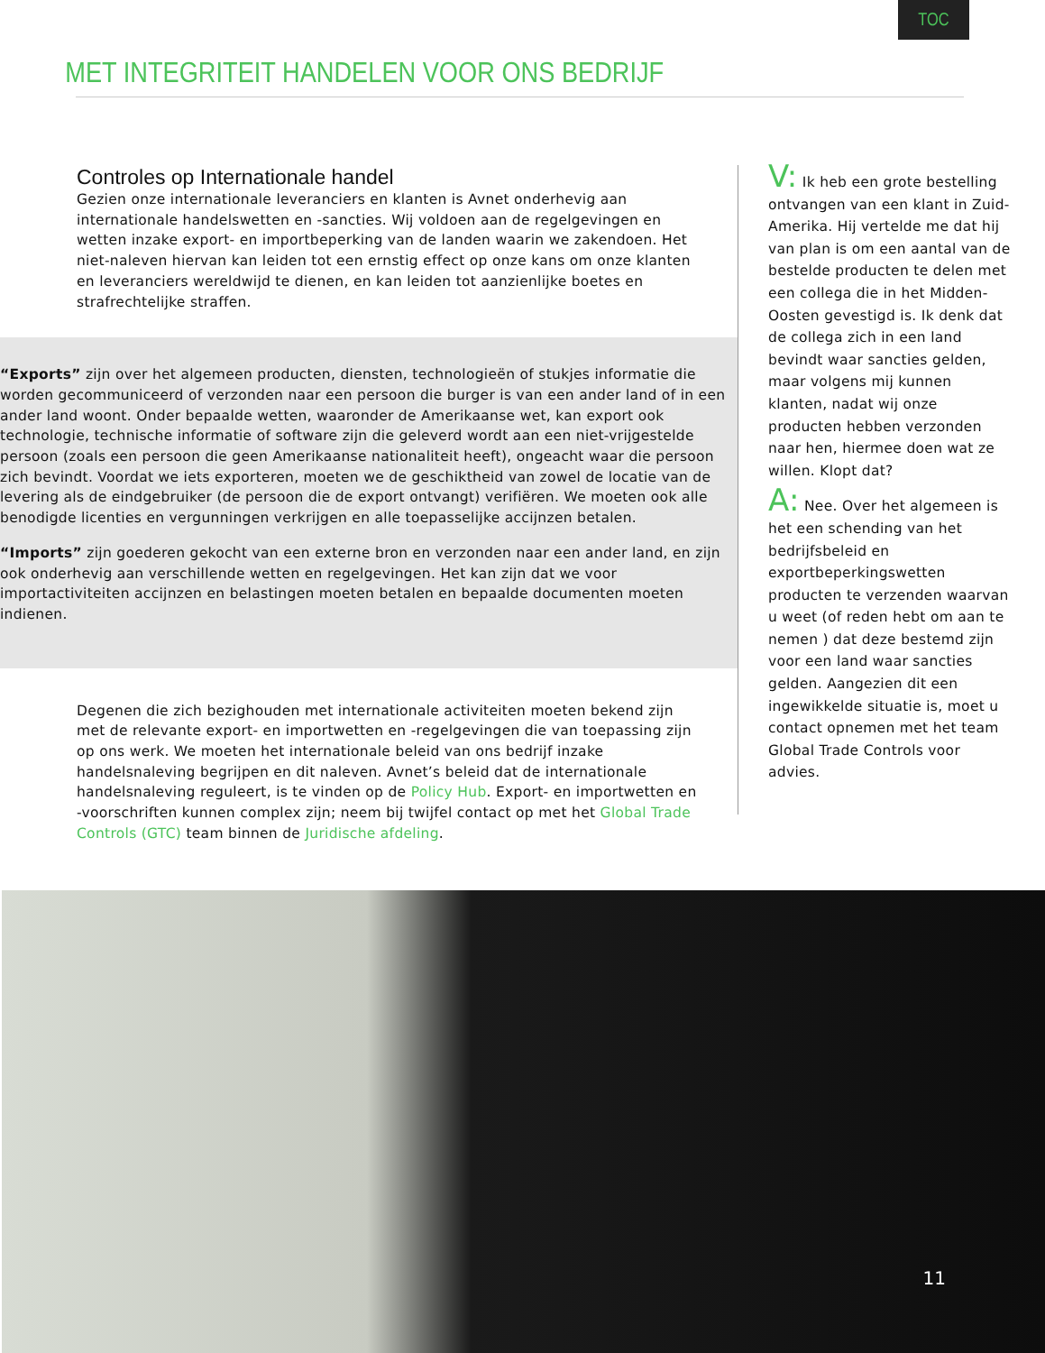TOC
MET INTEGRITEIT HANDELEN VOOR ONS BEDRIJF
Controles op Internationale handel
Gezien onze internationale leveranciers en klanten is Avnet onderhevig aan internationale handelswetten en -sancties. Wij voldoen aan de regelgevingen en wetten inzake export- en importbeperking van de landen waarin we zakendoen. Het niet-naleven hiervan kan leiden tot een ernstig effect op onze kans om onze klanten en leveranciers wereldwijd te dienen, en kan leiden tot aanzienlijke boetes en strafrechtelijke straffen.
“Exports” zijn over het algemeen producten, diensten, technologieën of stukjes informatie die worden gecommuniceerd of verzonden naar een persoon die burger is van een ander land of in een ander land woont. Onder bepaalde wetten, waaronder de Amerikaanse wet, kan export ook technologie, technische informatie of software zijn die geleverd wordt aan een niet-vrijgestelde persoon (zoals een persoon die geen Amerikaanse nationaliteit heeft), ongeacht waar die persoon zich bevindt. Voordat we iets exporteren, moeten we de geschiktheid van zowel de locatie van de levering als de eindgebruiker (de persoon die de export ontvangt) verifiëren. We moeten ook alle benodigde licenties en vergunningen verkrijgen en alle toepasselijke accijnzen betalen.
“Imports” zijn goederen gekocht van een externe bron en verzonden naar een ander land, en zijn ook onderhevig aan verschillende wetten en regelgevingen. Het kan zijn dat we voor importactiviteiten accijnzen en belastingen moeten betalen en bepaalde documenten moeten indienen.
Degenen die zich bezighouden met internationale activiteiten moeten bekend zijn met de relevante export- en importwetten en -regelgevingen die van toepassing zijn op ons werk. We moeten het internationale beleid van ons bedrijf inzake handelsnaleving begrijpen en dit naleven. Avnet’s beleid dat de internationale handelsnaleving reguleert, is te vinden op de Policy Hub. Export- en importwetten en -voorschriften kunnen complex zijn; neem bij twijfel contact op met het Global Trade Controls (GTC) team binnen de Juridische afdeling.
V: Ik heb een grote bestelling ontvangen van een klant in Zuid-Amerika. Hij vertelde me dat hij van plan is om een aantal van de bestelde producten te delen met een collega die in het Midden-Oosten gevestigd is. Ik denk dat de collega zich in een land bevindt waar sancties gelden, maar volgens mij kunnen klanten, nadat wij onze producten hebben verzonden naar hen, hiermee doen wat ze willen. Klopt dat?
A: Nee. Over het algemeen is het een schending van het bedrijfsbeleid en exportbeperkingswetten producten te verzenden waarvan u weet (of reden hebt om aan te nemen ) dat deze bestemd zijn voor een land waar sancties gelden. Aangezien dit een ingewikkelde situatie is, moet u contact opnemen met het team Global Trade Controls voor advies.
11